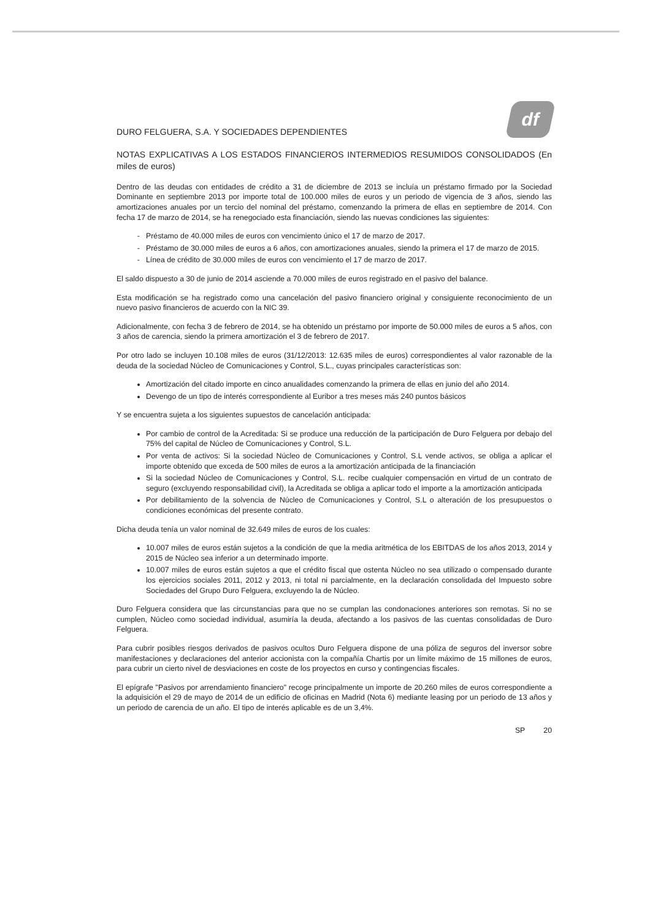DURO FELGUERA, S.A. Y SOCIEDADES DEPENDIENTES
df
NOTAS EXPLICATIVAS A LOS ESTADOS FINANCIEROS INTERMEDIOS RESUMIDOS CONSOLIDADOS (En miles de euros)
Dentro de las deudas con entidades de crédito a 31 de diciembre de 2013 se incluía un préstamo firmado por la Sociedad Dominante en septiembre 2013 por importe total de 100.000 miles de euros y un periodo de vigencia de 3 años, siendo las amortizaciones anuales por un tercio del nominal del préstamo, comenzando la primera de ellas en septiembre de 2014. Con fecha 17 de marzo de 2014, se ha renegociado esta financiación, siendo las nuevas condiciones las siguientes:
Préstamo de 40.000 miles de euros con vencimiento único el 17 de marzo de 2017.
Préstamo de 30.000 miles de euros a 6 años, con amortizaciones anuales, siendo la primera el 17 de marzo de 2015.
Línea de crédito de 30.000 miles de euros con vencimiento el 17 de marzo de 2017.
El saldo dispuesto a 30 de junio de 2014 asciende a 70.000 miles de euros registrado en el pasivo del balance.
Esta modificación se ha registrado como una cancelación del pasivo financiero original y consiguiente reconocimiento de un nuevo pasivo financieros de acuerdo con la NIC 39.
Adicionalmente, con fecha 3 de febrero de 2014, se ha obtenido un préstamo por importe de 50.000 miles de euros a 5 años, con 3 años de carencia, siendo la primera amortización el 3 de febrero de 2017.
Por otro lado se incluyen 10.108 miles de euros (31/12/2013: 12.635 miles de euros) correspondientes al valor razonable de la deuda de la sociedad Núcleo de Comunicaciones y Control, S.L., cuyas principales características son:
Amortización del citado importe en cinco anualidades comenzando la primera de ellas en junio del año 2014.
Devengo de un tipo de interés correspondiente al Euribor a tres meses más 240 puntos básicos
Y se encuentra sujeta a los siguientes supuestos de cancelación anticipada:
Por cambio de control de la Acreditada: Si se produce una reducción de la participación de Duro Felguera por debajo del 75% del capital de Núcleo de Comunicaciones y Control, S.L.
Por venta de activos: Si la sociedad Núcleo de Comunicaciones y Control, S.L vende activos, se obliga a aplicar el importe obtenido que exceda de 500 miles de euros a la amortización anticipada de la financiación
Si la sociedad Núcleo de Comunicaciones y Control, S.L. recibe cualquier compensación en virtud de un contrato de seguro (excluyendo responsabilidad civil), la Acreditada se obliga a aplicar todo el importe a la amortización anticipada
Por debilitamiento de la solvencia de Núcleo de Comunicaciones y Control, S.L o alteración de los presupuestos o condiciones económicas del presente contrato.
Dicha deuda tenía un valor nominal de 32.649 miles de euros de los cuales:
10.007 miles de euros están sujetos a la condición de que la media aritmética de los EBITDAS de los años 2013, 2014 y 2015 de Núcleo sea inferior a un determinado importe.
10.007 miles de euros están sujetos a que el crédito fiscal que ostenta Núcleo no sea utilizado o compensado durante los ejercicios sociales 2011, 2012 y 2013, ni total ni parcialmente, en la declaración consolidada del Impuesto sobre Sociedades del Grupo Duro Felguera, excluyendo la de Núcleo.
Duro Felguera considera que las circunstancias para que no se cumplan las condonaciones anteriores son remotas. Si no se cumplen, Núcleo como sociedad individual, asumiría la deuda, afectando a los pasivos de las cuentas consolidadas de Duro Felguera.
Para cubrir posibles riesgos derivados de pasivos ocultos Duro Felguera dispone de una póliza de seguros del inversor sobre manifestaciones y declaraciones del anterior accionista con la compañía Chartis por un límite máximo de 15 millones de euros, para cubrir un cierto nivel de desviaciones en coste de los proyectos en curso y contingencias fiscales.
El epígrafe "Pasivos por arrendamiento financiero" recoge principalmente un importe de 20.260 miles de euros correspondiente a la adquisición el 29 de mayo de 2014 de un edificio de oficinas en Madrid (Nota 6) mediante leasing por un periodo de 13 años y un periodo de carencia de un año. El tipo de interés aplicable es de un 3,4%.
SP 20